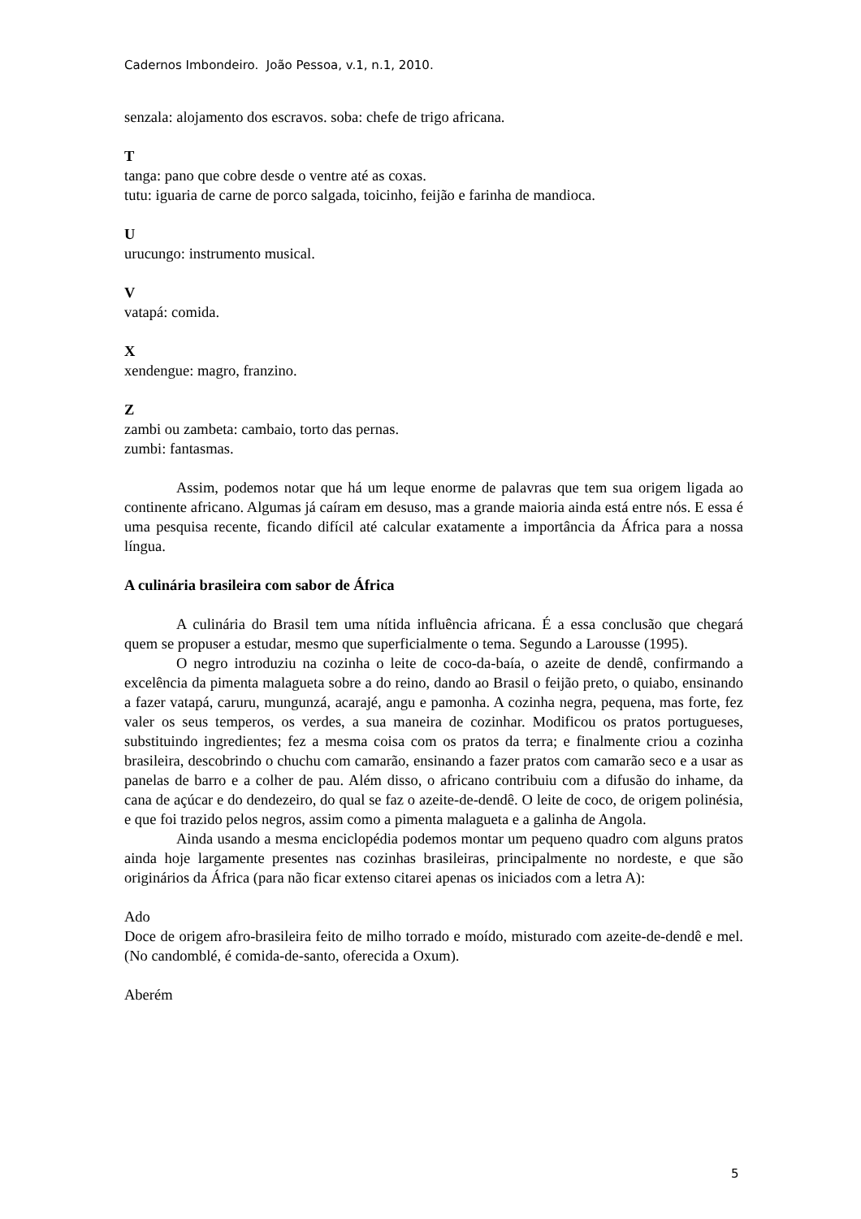Cadernos Imbondeiro. João Pessoa, v.1, n.1, 2010.
senzala: alojamento dos escravos. soba: chefe de trigo africana.
T
tanga: pano que cobre desde o ventre até as coxas.
tutu: iguaria de carne de porco salgada, toicinho, feijão e farinha de mandioca.
U
urucungo: instrumento musical.
V
vatapá: comida.
X
xendengue: magro, franzino.
Z
zambi ou zambeta: cambaio, torto das pernas.
zumbi: fantasmas.
Assim, podemos notar que há um leque enorme de palavras que tem sua origem ligada ao continente africano. Algumas já caíram em desuso, mas a grande maioria ainda está entre nós. E essa é uma pesquisa recente, ficando difícil até calcular exatamente a importância da África para a nossa língua.
A culinária brasileira com sabor de África
A culinária do Brasil tem uma nítida influência africana. É a essa conclusão que chegará quem se propuser a estudar, mesmo que superficialmente o tema. Segundo a Larousse (1995).
O negro introduziu na cozinha o leite de coco-da-baía, o azeite de dendê, confirmando a excelência da pimenta malagueta sobre a do reino, dando ao Brasil o feijão preto, o quiabo, ensinando a fazer vatapá, caruru, mungunzá, acarajé, angu e pamonha. A cozinha negra, pequena, mas forte, fez valer os seus temperos, os verdes, a sua maneira de cozinhar. Modificou os pratos portugueses, substituindo ingredientes; fez a mesma coisa com os pratos da terra; e finalmente criou a cozinha brasileira, descobrindo o chuchu com camarão, ensinando a fazer pratos com camarão seco e a usar as panelas de barro e a colher de pau. Além disso, o africano contribuiu com a difusão do inhame, da cana de açúcar e do dendezeiro, do qual se faz o azeite-de-dendê. O leite de coco, de origem polinésia, e que foi trazido pelos negros, assim como a pimenta malagueta e a galinha de Angola.
Ainda usando a mesma enciclopédia podemos montar um pequeno quadro com alguns pratos ainda hoje largamente presentes nas cozinhas brasileiras, principalmente no nordeste, e que são originários da África (para não ficar extenso citarei apenas os iniciados com a letra A):
Ado
Doce de origem afro-brasileira feito de milho torrado e moído, misturado com azeite-de-dendê e mel. (No candomblé, é comida-de-santo, oferecida a Oxum).
Aberém
5